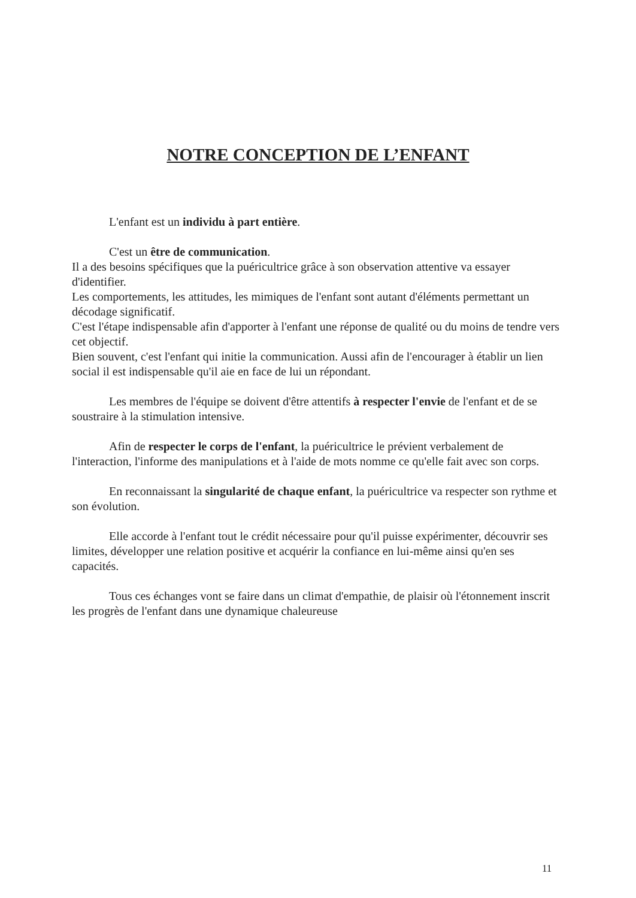NOTRE CONCEPTION DE L’ENFANT
L'enfant est un individu à part entière.
C'est un être de communication.
Il a des besoins spécifiques que la puéricultrice grâce à son observation attentive va essayer d'identifier.
Les comportements, les attitudes, les mimiques de l'enfant sont autant d'éléments permettant un décodage significatif.
C'est l'étape indispensable afin d'apporter à l'enfant une réponse de qualité ou du moins de tendre vers cet objectif.
Bien souvent, c'est l'enfant qui initie la communication. Aussi afin de l'encourager à établir un lien social il est indispensable qu'il aie en face de lui un répondant.
Les membres de l'équipe se doivent d'être attentifs à respecter l'envie de l'enfant et de se soustraire à la stimulation intensive.
Afin de respecter le corps de l'enfant, la puéricultrice le prévient verbalement de l'interaction, l'informe des manipulations et à l'aide de mots nomme ce qu'elle fait avec son corps.
En reconnaissant la singularité de chaque enfant, la puéricultrice va respecter son rythme et son évolution.
Elle accorde à l'enfant tout le crédit nécessaire pour qu'il puisse expérimenter, découvrir ses limites, développer une relation positive et acquérir la confiance en lui-même ainsi qu'en ses capacités.
Tous ces échanges vont se faire dans un climat d'empathie, de plaisir où l'étonnement inscrit les progrès de l'enfant dans une dynamique chaleureuse
11